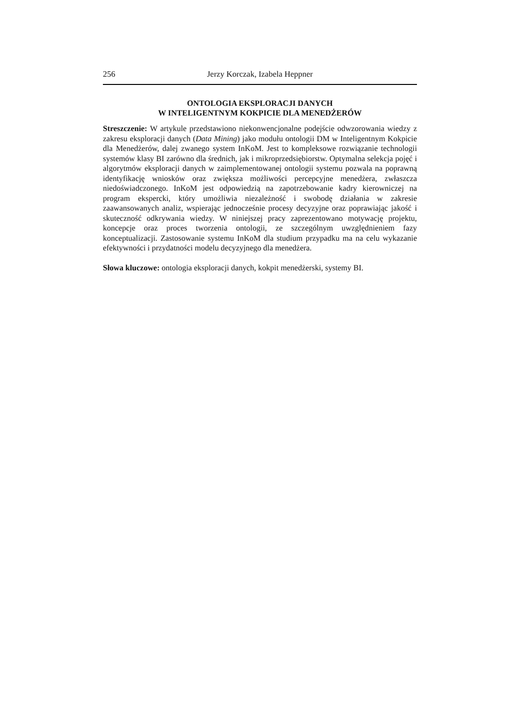256 Jerzy Korczak, Izabela Heppner
ONTOLOGIA EKSPLORACJI DANYCH
W INTELIGENTNYM KOKPICIE DLA MENEDŻERÓW
Streszczenie: W artykule przedstawiono niekonwencjonalne podejście odwzorowania wiedzy z zakresu eksploracji danych (Data Mining) jako modułu ontologii DM w Inteligentnym Kokpicie dla Menedżerów, dalej zwanego system InKoM. Jest to kompleksowe rozwiązanie technologii systemów klasy BI zarówno dla średnich, jak i mikroprzedsiębiorstw. Optymalna selekcja pojęć i algorytmów eksploracji danych w zaimplementowanej ontologii systemu pozwala na poprawną identyfikację wniosków oraz zwiększa możliwości percepcyjne menedżera, zwłaszcza niedoświadczonego. InKoM jest odpowiedzią na zapotrzebowanie kadry kierowniczej na program ekspercki, który umożliwia niezależność i swobodę działania w zakresie zaawansowanych analiz, wspierając jednocześnie procesy decyzyjne oraz poprawiając jakość i skuteczność odkrywania wiedzy. W niniejszej pracy zaprezentowano motywację projektu, koncepcje oraz proces tworzenia ontologii, ze szczególnym uwzględnieniem fazy konceptualizacji. Zastosowanie systemu InKoM dla studium przypadku ma na celu wykazanie efektywności i przydatności modelu decyzyjnego dla menedżera.
Słowa kluczowe: ontologia eksploracji danych, kokpit menedżerski, systemy BI.